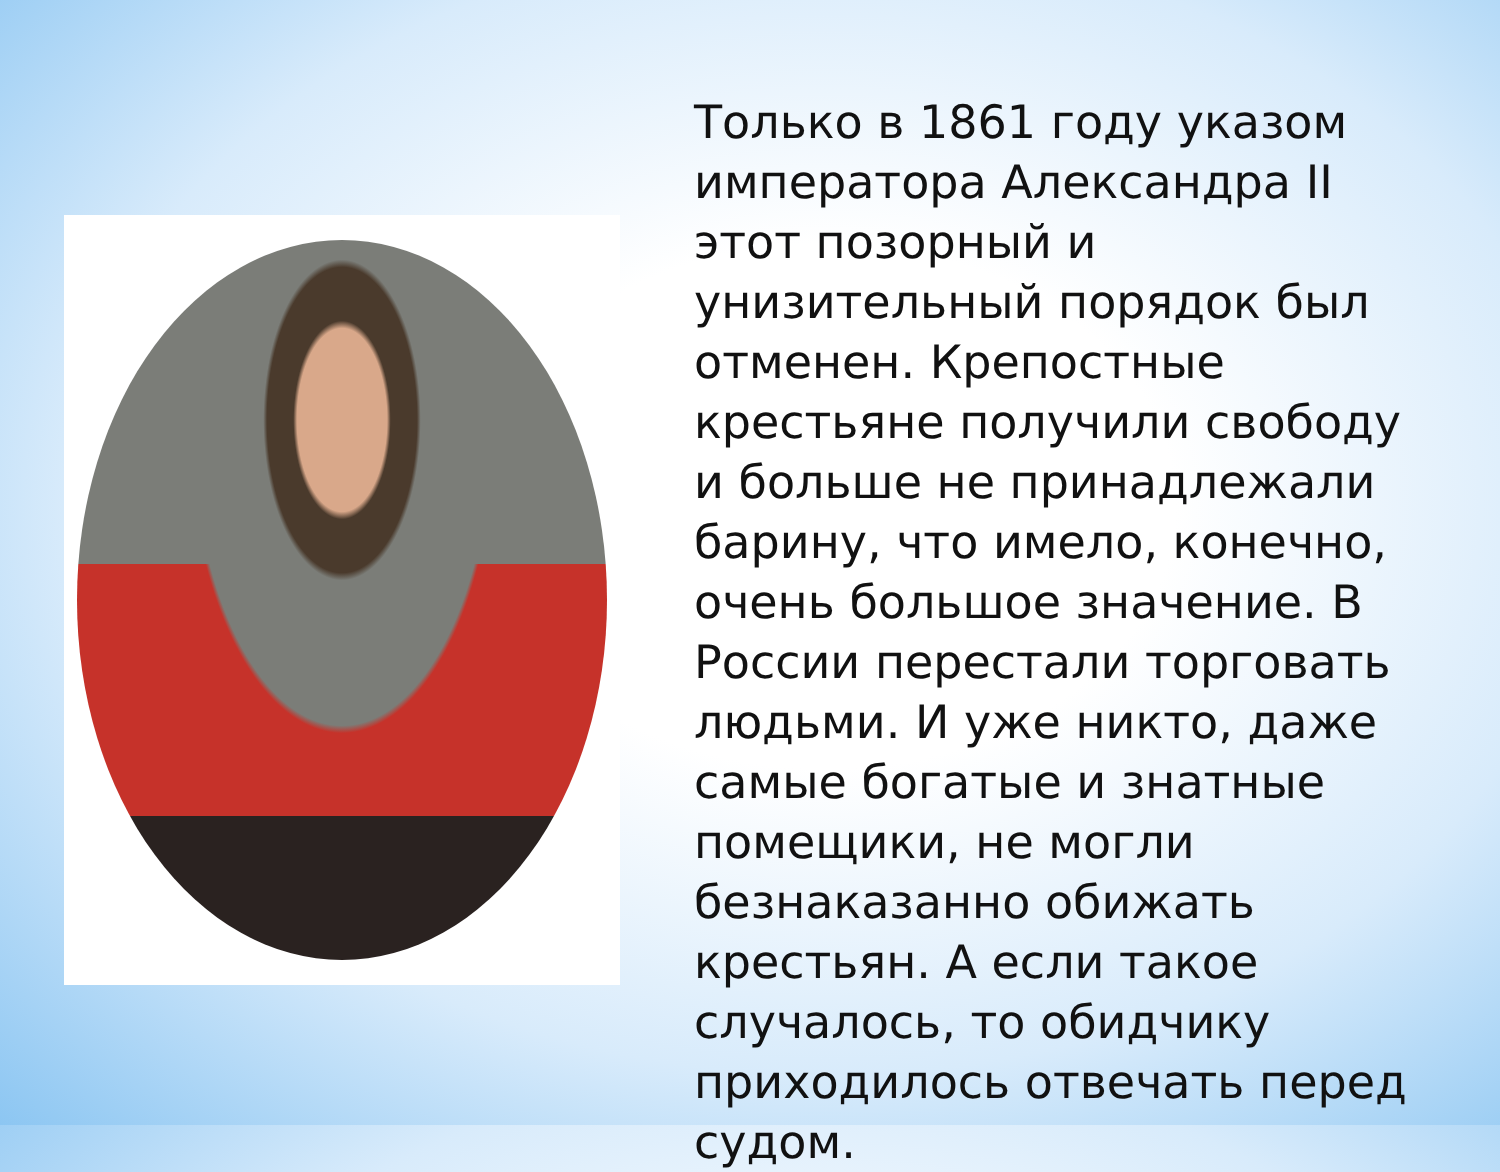Только в 1861 году указом императора Александра II этот позорный и унизительный порядок был отменен. Крепостные крестьяне получили свободу и больше не принадлежали барину, что имело, конечно, очень большое значение. В России перестали торговать людьми. И уже никто, даже самые богатые и знатные помещики, не могли безнаказанно обижать крестьян. А если такое случалось, то обидчику приходилось отвечать перед судом.